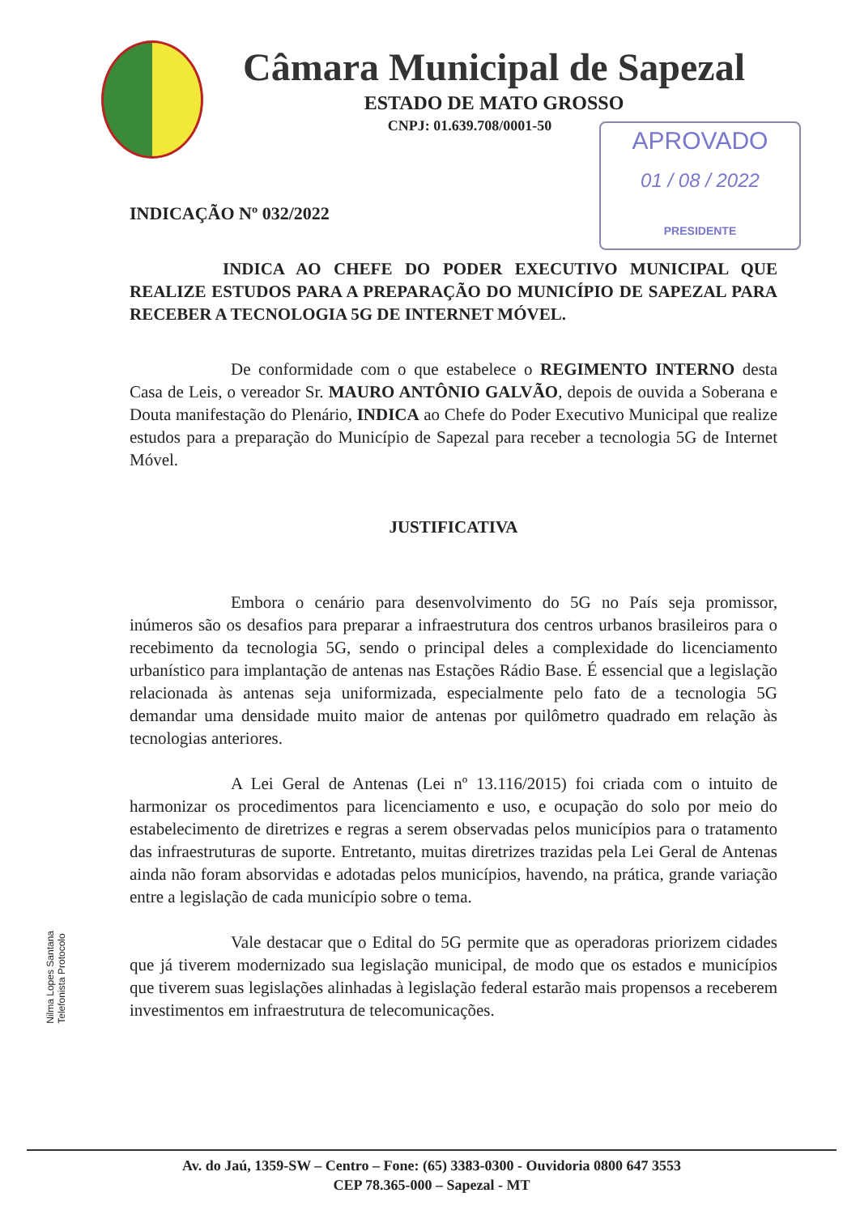Câmara Municipal de Sapezal
ESTADO DE MATO GROSSO
CNPJ: 01.639.708/0001-50
APROVADO
01 / 08 / 2022
PRESIDENTE
INDICAÇÃO Nº 032/2022
INDICA AO CHEFE DO PODER EXECUTIVO MUNICIPAL QUE REALIZE ESTUDOS PARA A PREPARAÇÃO DO MUNICÍPIO DE SAPEZAL PARA RECEBER A TECNOLOGIA 5G DE INTERNET MÓVEL.
De conformidade com o que estabelece o REGIMENTO INTERNO desta Casa de Leis, o vereador Sr. MAURO ANTÔNIO GALVÃO, depois de ouvida a Soberana e Douta manifestação do Plenário, INDICA ao Chefe do Poder Executivo Municipal que realize estudos para a preparação do Município de Sapezal para receber a tecnologia 5G de Internet Móvel.
JUSTIFICATIVA
Embora o cenário para desenvolvimento do 5G no País seja promissor, inúmeros são os desafios para preparar a infraestrutura dos centros urbanos brasileiros para o recebimento da tecnologia 5G, sendo o principal deles a complexidade do licenciamento urbanístico para implantação de antenas nas Estações Rádio Base. É essencial que a legislação relacionada às antenas seja uniformizada, especialmente pelo fato de a tecnologia 5G demandar uma densidade muito maior de antenas por quilômetro quadrado em relação às tecnologias anteriores.
A Lei Geral de Antenas (Lei nº 13.116/2015) foi criada com o intuito de harmonizar os procedimentos para licenciamento e uso, e ocupação do solo por meio do estabelecimento de diretrizes e regras a serem observadas pelos municípios para o tratamento das infraestruturas de suporte. Entretanto, muitas diretrizes trazidas pela Lei Geral de Antenas ainda não foram absorvidas e adotadas pelos municípios, havendo, na prática, grande variação entre a legislação de cada município sobre o tema.
Vale destacar que o Edital do 5G permite que as operadoras priorizem cidades que já tiverem modernizado sua legislação municipal, de modo que os estados e municípios que tiverem suas legislações alinhadas à legislação federal estarão mais propensos a receberem investimentos em infraestrutura de telecomunicações.
Nilma Lopes Santana
Telefonista Protocolo
Av. do Jaú, 1359-SW – Centro – Fone: (65) 3383-0300 - Ouvidoria 0800 647 3553
CEP 78.365-000 – Sapezal - MT